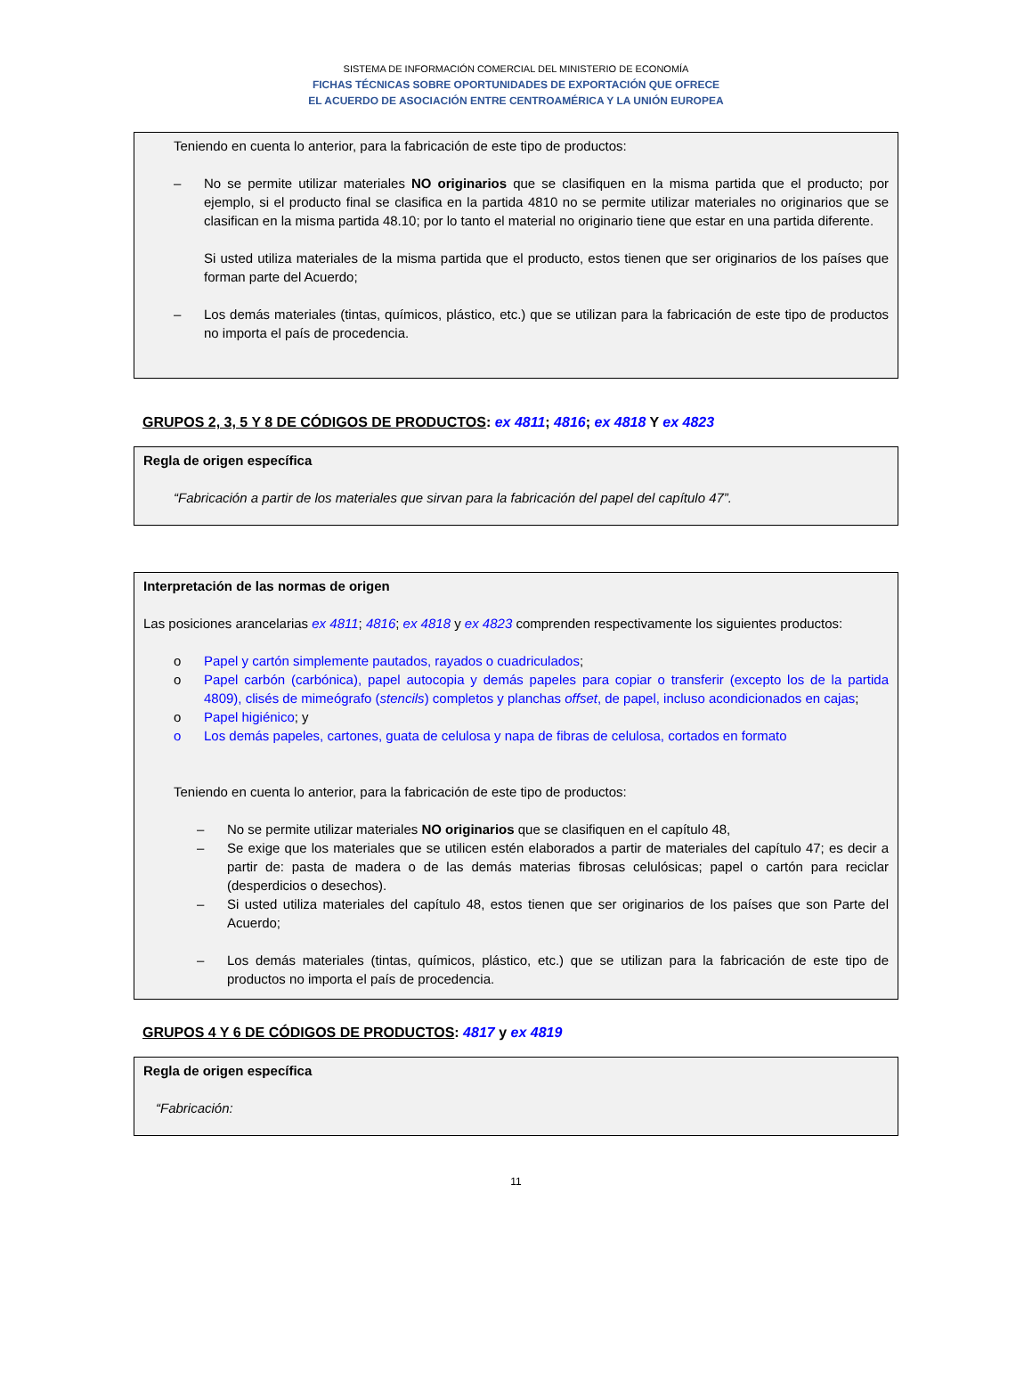SISTEMA DE INFORMACIÓN COMERCIAL DEL MINISTERIO DE ECONOMÍA
FICHAS TÉCNICAS SOBRE OPORTUNIDADES DE EXPORTACIÓN QUE OFRECE
EL ACUERDO DE ASOCIACIÓN ENTRE CENTROAMÉRICA Y LA UNIÓN EUROPEA
Teniendo en cuenta lo anterior, para la fabricación de este tipo de productos:
– No se permite utilizar materiales NO originarios que se clasifiquen en la misma partida que el producto; por ejemplo, si el producto final se clasifica en la partida 4810 no se permite utilizar materiales no originarios que se clasifican en la misma partida 48.10; por lo tanto el material no originario tiene que estar en una partida diferente.
Si usted utiliza materiales de la misma partida que el producto, estos tienen que ser originarios de los países que forman parte del Acuerdo;
– Los demás materiales (tintas, químicos, plástico, etc.) que se utilizan para la fabricación de este tipo de productos no importa el país de procedencia.
GRUPOS 2, 3, 5 Y 8 DE CÓDIGOS DE PRODUCTOS: ex 4811; 4816; ex 4818 Y ex 4823
Regla de origen específica
“Fabricación a partir de los materiales que sirvan para la fabricación del papel del capítulo 47”.
Interpretación de las normas de origen
Las posiciones arancelarias ex 4811; 4816; ex 4818 y ex 4823 comprenden respectivamente los siguientes productos:
o Papel y cartón simplemente pautados, rayados o cuadriculados;
o Papel carbón (carbónica), papel autocopia y demás papeles para copiar o transferir (excepto los de la partida 4809), clisés de mimeógrafo (stencils) completos y planchas offset, de papel, incluso acondicionados en cajas;
o Papel higiénico; y
o Los demás papeles, cartones, guata de celulosa y napa de fibras de celulosa, cortados en formato
Teniendo en cuenta lo anterior, para la fabricación de este tipo de productos:
– No se permite utilizar materiales NO originarios que se clasifiquen en el capítulo 48,
– Se exige que los materiales que se utilicen estén elaborados a partir de materiales del capítulo 47; es decir a partir de: pasta de madera o de las demás materias fibrosas celulósicas; papel o cartón para reciclar (desperdicios o desechos).
– Si usted utiliza materiales del capítulo 48, estos tienen que ser originarios de los países que son Parte del Acuerdo;
– Los demás materiales (tintas, químicos, plástico, etc.) que se utilizan para la fabricación de este tipo de productos no importa el país de procedencia.
GRUPOS 4 Y 6 DE CÓDIGOS DE PRODUCTOS: 4817 y ex 4819
Regla de origen específica
“Fabricación:
11